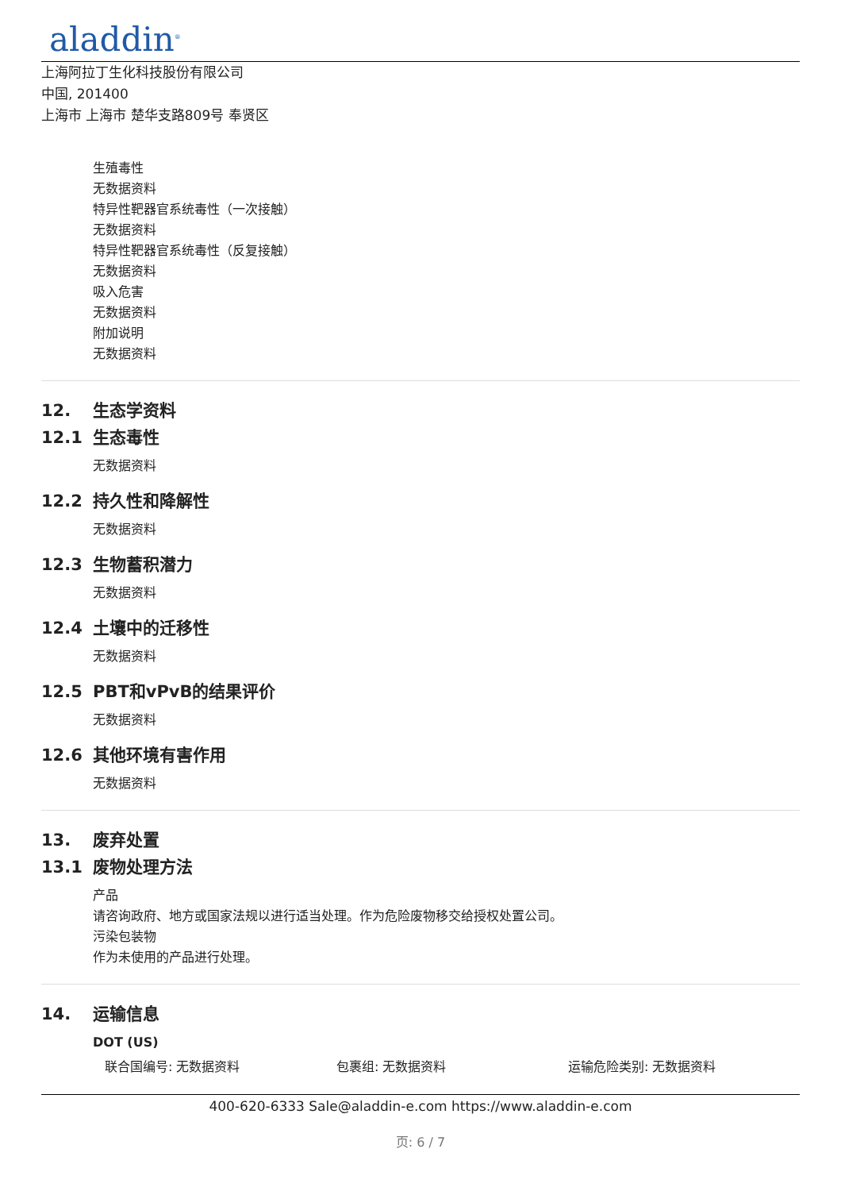aladdin<sup>®</sup>
上海阿拉丁生化科技股份有限公司
中国, 201400
上海市 上海市 楚华支路809号 奉贤区
生殖毒性
无数据资料
特异性靶器官系统毒性（一次接触）
无数据资料
特异性靶器官系统毒性（反复接触）
无数据资料
吸入危害
无数据资料
附加说明
无数据资料
12. 生态学资料
12.1 生态毒性
无数据资料
12.2 持久性和降解性
无数据资料
12.3 生物蓄积潜力
无数据资料
12.4 土壤中的迁移性
无数据资料
12.5 PBT和vPvB的结果评价
无数据资料
12.6 其他环境有害作用
无数据资料
13. 废弃处置
13.1 废物处理方法
产品
请咨询政府、地方或国家法规以进行适当处理。作为危险废物移交给授权处置公司。
污染包装物
作为未使用的产品进行处理。
14. 运输信息
DOT (US)
联合国编号: 无数据资料 包裹组: 无数据资料 运输危险类别: 无数据资料
400-620-6333 Sale@aladdin-e.com https://www.aladdin-e.com
页: 6 / 7